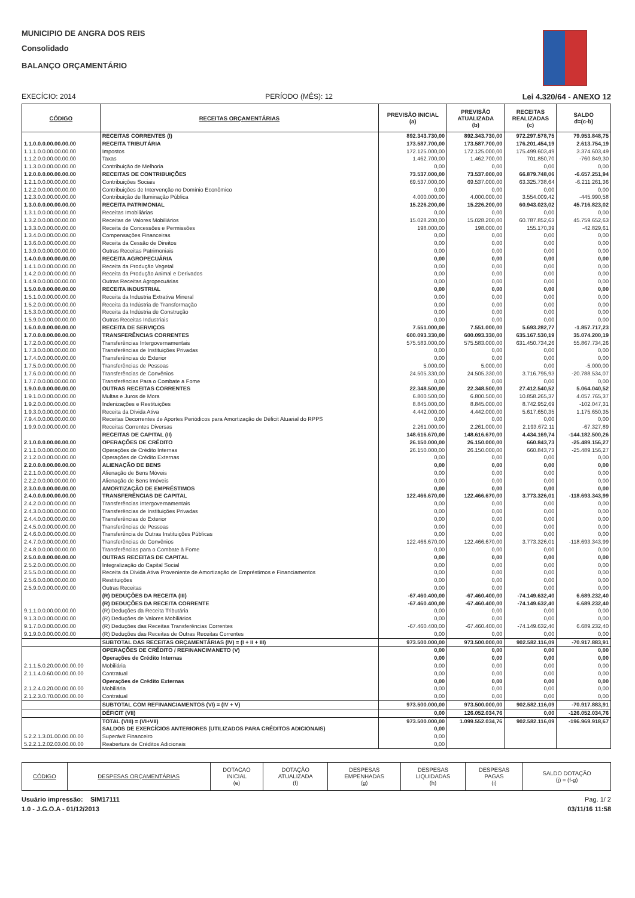MUNICIPIO DE ANGRA DOS REIS
Consolidado
BALANÇO ORÇAMENTÁRIO
EXECÍCIO: 2014 PERÍODO (MÊS): 12 Lei 4.320/64 - ANEXO 12
| CÓDIGO | RECEITAS ORÇAMENTÁRIAS | PREVISÃO INICIAL (a) | PREVISÃO ATUALIZADA (b) | RECEITAS REALIZADAS (c) | SALDO d=(c-b) |
| --- | --- | --- | --- | --- | --- |
| | RECEITAS CORRENTES (I) | 892.343.730,00 | 892.343.730,00 | 972.297.578,75 | 79.953.848,75 |
| 1.1.0.0.0.00.00.00.00 | RECEITA TRIBUTÁRIA | 173.587.700,00 | 173.587.700,00 | 176.201.454,19 | 2.613.754,19 |
| 1.1.1.0.0.00.00.00.00 | Impostos | 172.125.000,00 | 172.125.000,00 | 175.499.603,49 | 3.374.603,49 |
| 1.1.2.0.0.00.00.00.00 | Taxas | 1.462.700,00 | 1.462.700,00 | 701.850,70 | -760.849,30 |
| 1.1.3.0.0.00.00.00.00 | Contribuição de Melhoria | 0,00 | 0,00 | 0,00 | 0,00 |
| 1.2.0.0.0.00.00.00.00 | RECEITAS DE CONTRIBUIÇÕES | 73.537.000,00 | 73.537.000,00 | 66.879.748,06 | -6.657.251,94 |
| 1.2.1.0.0.00.00.00.00 | Contribuições Sociais | 69.537.000,00 | 69.537.000,00 | 63.325.738,64 | -6.211.261,36 |
| 1.2.2.0.0.00.00.00.00 | Contribuições de Intervenção no Domínio Econômico | 0,00 | 0,00 | 0,00 | 0,00 |
| 1.2.3.0.0.00.00.00.00 | Contribuição de Iluminação Pública | 4.000.000,00 | 4.000.000,00 | 3.554.009,42 | -445.990,58 |
| 1.3.0.0.0.00.00.00.00 | RECEITA PATRIMONIAL | 15.226.200,00 | 15.226.200,00 | 60.943.023,02 | 45.716.823,02 |
| 1.3.1.0.0.00.00.00.00 | Receitas Imobiliárias | 0,00 | 0,00 | 0,00 | 0,00 |
| 1.3.2.0.0.00.00.00.00 | Receitas de Valores Mobiliários | 15.028.200,00 | 15.028.200,00 | 60.787.852,63 | 45.759.652,63 |
| 1.3.3.0.0.00.00.00.00 | Receita de Concessões e Permissões | 198.000,00 | 198.000,00 | 155.170,39 | -42.829,61 |
| 1.3.4.0.0.00.00.00.00 | Compensações Financeiras | 0,00 | 0,00 | 0,00 | 0,00 |
| 1.3.6.0.0.00.00.00.00 | Receita da Cessão de Direitos | 0,00 | 0,00 | 0,00 | 0,00 |
| 1.3.9.0.0.00.00.00.00 | Outras Receitas Patrimoniais | 0,00 | 0,00 | 0,00 | 0,00 |
| 1.4.0.0.0.00.00.00.00 | RECEITA AGROPECUÁRIA | 0,00 | 0,00 | 0,00 | 0,00 |
| 1.4.1.0.0.00.00.00.00 | Receita da Produção Vegetal | 0,00 | 0,00 | 0,00 | 0,00 |
| 1.4.2.0.0.00.00.00.00 | Receita da Produção Animal e Derivados | 0,00 | 0,00 | 0,00 | 0,00 |
| 1.4.9.0.0.00.00.00.00 | Outras Receitas Agropecuárias | 0,00 | 0,00 | 0,00 | 0,00 |
| 1.5.0.0.0.00.00.00.00 | RECEITA INDUSTRIAL | 0,00 | 0,00 | 0,00 | 0,00 |
| 1.5.1.0.0.00.00.00.00 | Receita da Industria Extrativa Mineral | 0,00 | 0,00 | 0,00 | 0,00 |
| 1.5.2.0.0.00.00.00.00 | Receita da Indústria de Transformação | 0,00 | 0,00 | 0,00 | 0,00 |
| 1.5.3.0.0.00.00.00.00 | Receita da Indústria de Construção | 0,00 | 0,00 | 0,00 | 0,00 |
| 1.5.9.0.0.00.00.00.00 | Outras Receitas Industriais | 0,00 | 0,00 | 0,00 | 0,00 |
| 1.6.0.0.0.00.00.00.00 | RECEITA DE SERVIÇOS | 7.551.000,00 | 7.551.000,00 | 5.693.282,77 | -1.857.717,23 |
| 1.7.0.0.0.00.00.00.00 | TRANSFERÊNCIAS CORRENTES | 600.093.330,00 | 600.093.330,00 | 635.167.530,19 | 35.074.200,19 |
| 1.7.2.0.0.00.00.00.00 | Transferências Intergovernamentais | 575.583.000,00 | 575.583.000,00 | 631.450.734,26 | 55.867.734,26 |
| 1.7.3.0.0.00.00.00.00 | Transferências de Instituições Privadas | 0,00 | 0,00 | 0,00 | 0,00 |
| 1.7.4.0.0.00.00.00.00 | Transferências do Exterior | 0,00 | 0,00 | 0,00 | 0,00 |
| 1.7.5.0.0.00.00.00.00 | Transferências de Pessoas | 5.000,00 | 5.000,00 | 0,00 | -5.000,00 |
| 1.7.6.0.0.00.00.00.00 | Transferências de Convênios | 24.505.330,00 | 24.505.330,00 | 3.716.795,93 | -20.788.534,07 |
| 1.7.7.0.0.00.00.00.00 | Transferências Para o Combate a Fome | 0,00 | 0,00 | 0,00 | 0,00 |
| 1.9.0.0.0.00.00.00.00 | OUTRAS RECEITAS CORRENTES | 22.348.500,00 | 22.348.500,00 | 27.412.540,52 | 5.064.040,52 |
| 1.9.1.0.0.00.00.00.00 | Multas e Juros de Mora | 6.800.500,00 | 6.800.500,00 | 10.858.265,37 | 4.057.765,37 |
| 1.9.2.0.0.00.00.00.00 | Indenizações e Restituições | 8.845.000,00 | 8.845.000,00 | 8.742.952,69 | -102.047,31 |
| 1.9.3.0.0.00.00.00.00 | Receita da Dívida Ativa | 4.442.000,00 | 4.442.000,00 | 5.617.650,35 | 1.175.650,35 |
| 7.9.4.0.0.00.00.00.00 | Receitas Decorrentes de Aportes Periódicos para Amortização de Déficit Atuarial do RPPS | 0,00 | 0,00 | 0,00 | 0,00 |
| 1.9.9.0.0.00.00.00.00 | Receitas Correntes Diversas | 2.261.000,00 | 2.261.000,00 | 2.193.672,11 | -67.327,89 |
| | RECEITAS DE CAPITAL (II) | 148.616.670,00 | 148.616.670,00 | 4.434.169,74 | -144.182.500,26 |
| 2.1.0.0.0.00.00.00.00 | OPERAÇÕES DE CRÉDITO | 26.150.000,00 | 26.150.000,00 | 660.843,73 | -25.489.156,27 |
| 2.1.1.0.0.00.00.00.00 | Operações de Crédito Internas | 26.150.000,00 | 26.150.000,00 | 660.843,73 | -25.489.156,27 |
| 2.1.2.0.0.00.00.00.00 | Operações de Crédito Externas | 0,00 | 0,00 | 0,00 | 0,00 |
| 2.2.0.0.0.00.00.00.00 | ALIENAÇÃO DE BENS | 0,00 | 0,00 | 0,00 | 0,00 |
| 2.2.1.0.0.00.00.00.00 | Alienação de Bens Móveis | 0,00 | 0,00 | 0,00 | 0,00 |
| 2.2.2.0.0.00.00.00.00 | Alienação de Bens Imóveis | 0,00 | 0,00 | 0,00 | 0,00 |
| 2.3.0.0.0.00.00.00.00 | AMORTIZAÇÃO DE EMPRÉSTIMOS | 0,00 | 0,00 | 0,00 | 0,00 |
| 2.4.0.0.0.00.00.00.00 | TRANSFERÊNCIAS DE CAPITAL | 122.466.670,00 | 122.466.670,00 | 3.773.326,01 | -118.693.343,99 |
| 2.4.2.0.0.00.00.00.00 | Transferências Intergovernamentais | 0,00 | 0,00 | 0,00 | 0,00 |
| 2.4.3.0.0.00.00.00.00 | Transferências de Instituições Privadas | 0,00 | 0,00 | 0,00 | 0,00 |
| 2.4.4.0.0.00.00.00.00 | Transferências do Exterior | 0,00 | 0,00 | 0,00 | 0,00 |
| 2.4.5.0.0.00.00.00.00 | Transferências de Pessoas | 0,00 | 0,00 | 0,00 | 0,00 |
| 2.4.6.0.0.00.00.00.00 | Transferência de Outras Instituições Públicas | 0,00 | 0,00 | 0,00 | 0,00 |
| 2.4.7.0.0.00.00.00.00 | Transferências de Convênios | 122.466.670,00 | 122.466.670,00 | 3.773.326,01 | -118.693.343,99 |
| 2.4.8.0.0.00.00.00.00 | Transferências para o Combate à Fome | 0,00 | 0,00 | 0,00 | 0,00 |
| 2.5.0.0.0.00.00.00.00 | OUTRAS RECEITAS DE CAPITAL | 0,00 | 0,00 | 0,00 | 0,00 |
| 2.5.2.0.0.00.00.00.00 | Integralização do Capital Social | 0,00 | 0,00 | 0,00 | 0,00 |
| 2.5.5.0.0.00.00.00.00 | Receita da Dívida Ativa Proveniente de Amortização de Empréstimos e Financiamentos | 0,00 | 0,00 | 0,00 | 0,00 |
| 2.5.6.0.0.00.00.00.00 | Restituições | 0,00 | 0,00 | 0,00 | 0,00 |
| 2.5.9.0.0.00.00.00.00 | Outras Receitas | 0,00 | 0,00 | 0,00 | 0,00 |
| | (R) DEDUÇÕES DA RECEITA (III) | -67.460.400,00 | -67.460.400,00 | -74.149.632,40 | 6.689.232,40 |
| | (R) DEDUÇÕES DA RECEITA CORRENTE | -67.460.400,00 | -67.460.400,00 | -74.149.632,40 | 6.689.232,40 |
| 9.1.1.0.0.00.00.00.00 | (R) Deduções da Receita Tributária | 0,00 | 0,00 | 0,00 | 0,00 |
| 9.1.3.0.0.00.00.00.00 | (R) Deduções de Valores Mobiliários | 0,00 | 0,00 | 0,00 | 0,00 |
| 9.1.7.0.0.00.00.00.00 | (R) Deduções das Receitas Transferências Correntes | -67.460.400,00 | -67.460.400,00 | -74.149.632,40 | 6.689.232,40 |
| 9.1.9.0.0.00.00.00.00 | (R) Deduções das Receitas de Outras Receitas Correntes | 0,00 | 0,00 | 0,00 | 0,00 |
| | SUBTOTAL DAS RECEITAS ORÇAMENTÁRIAS (IV) = (I + II + III) | 973.500.000,00 | 973.500.000,00 | 902.582.116,09 | -70.917.883,91 |
| | OPERAÇÕES DE CRÉDITO / REFINANCIMANETO (V) | 0,00 | 0,00 | 0,00 | 0,00 |
| | Operações de Crédito Internas | 0,00 | 0,00 | 0,00 | 0,00 |
| 2.1.1.5.0.20.00.00.00.00 | Mobiliária | 0,00 | 0,00 | 0,00 | 0,00 |
| 2.1.1.4.0.60.00.00.00.00 | Contratual | 0,00 | 0,00 | 0,00 | 0,00 |
| | Operações de Crédito Externas | 0,00 | 0,00 | 0,00 | 0,00 |
| 2.1.2.4.0.20.00.00.00.00 | Mobiliária | 0,00 | 0,00 | 0,00 | 0,00 |
| 2.1.2.3.0.70.00.00.00.00 | Contratual | 0,00 | 0,00 | 0,00 | 0,00 |
| | SUBTOTAL COM REFINANCIAMENTOS (VI) = (IV + V) | 973.500.000,00 | 973.500.000,00 | 902.582.116,09 | -70.917.883,91 |
| | DÉFICIT (VII) | 0,00 | 126.052.034,76 | 0,00 | -126.052.034,76 |
| | TOTAL (VIII) = (VI+VII) | 973.500.000,00 | 1.099.552.034,76 | 902.582.116,09 | -196.969.918,67 |
| | SALDOS DE EXERCÍCIOS ANTERIORES (UTILIZADOS PARA CRÉDITOS ADICIONAIS) | 0,00 | | | |
| 5.2.2.1.3.01.00.00.00.00 | Superávit Financeiro | 0,00 | | | |
| 5.2.2.1.2.02.03.00.00.00 | Reabertura de Créditos Adicionais | 0,00 | | | |
| CÓDIGO | DESPESAS ORÇAMENTÁRIAS | DOTACAO INICIAL (e) | DOTAÇÃO ATUALIZADA (f) | DESPESAS EMPENHADAS (g) | DESPESAS LIQUIDADAS (h) | DESPESAS PAGAS (i) | SALDO DOTAÇÃO (j) = (f-g) |
| --- | --- | --- | --- | --- | --- | --- | --- |
Usuário impressão: SIM17111 Pag. 1/ 2
1.0 - J.G.O.A - 01/12/2013 03/11/16 11:58